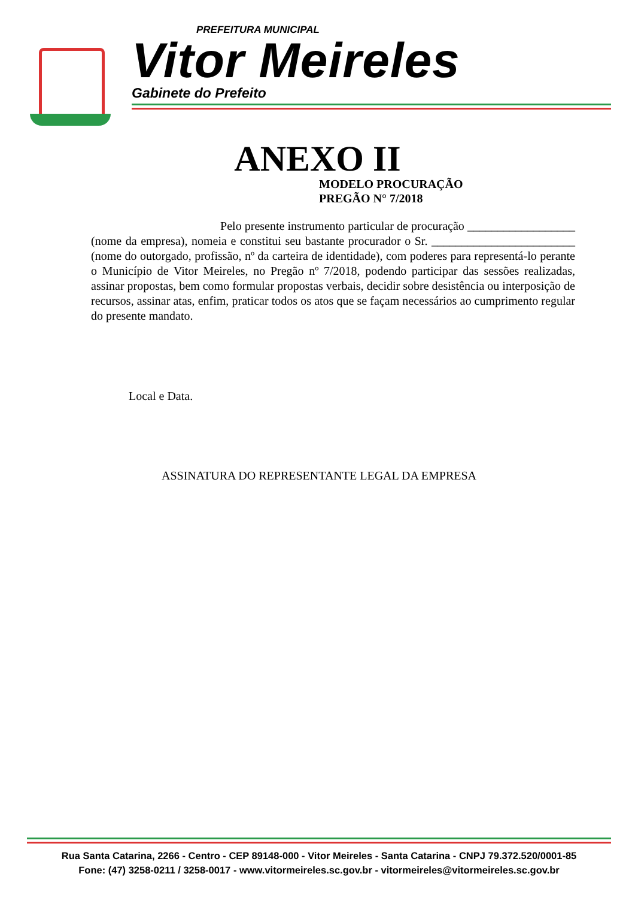PREFEITURA MUNICIPAL
Vitor Meireles
Gabinete do Prefeito
ANEXO II
MODELO PROCURAÇÃO
PREGÃO N° 7/2018
Pelo presente instrumento particular de procuração __________________ (nome da empresa), nomeia e constitui seu bastante procurador o Sr. ________________________ (nome do outorgado, profissão, nº da carteira de identidade), com poderes para representá-lo perante o Município de Vitor Meireles, no Pregão nº 7/2018, podendo participar das sessões realizadas, assinar propostas, bem como formular propostas verbais, decidir sobre desistência ou interposição de recursos, assinar atas, enfim, praticar todos os atos que se façam necessários ao cumprimento regular do presente mandato.
Local e Data.
ASSINATURA DO REPRESENTANTE LEGAL DA EMPRESA
Rua Santa Catarina, 2266 - Centro - CEP 89148-000 - Vitor Meireles - Santa Catarina - CNPJ 79.372.520/0001-85
Fone: (47) 3258-0211 / 3258-0017 - www.vitormeireles.sc.gov.br - vitormeireles@vitormeireles.sc.gov.br